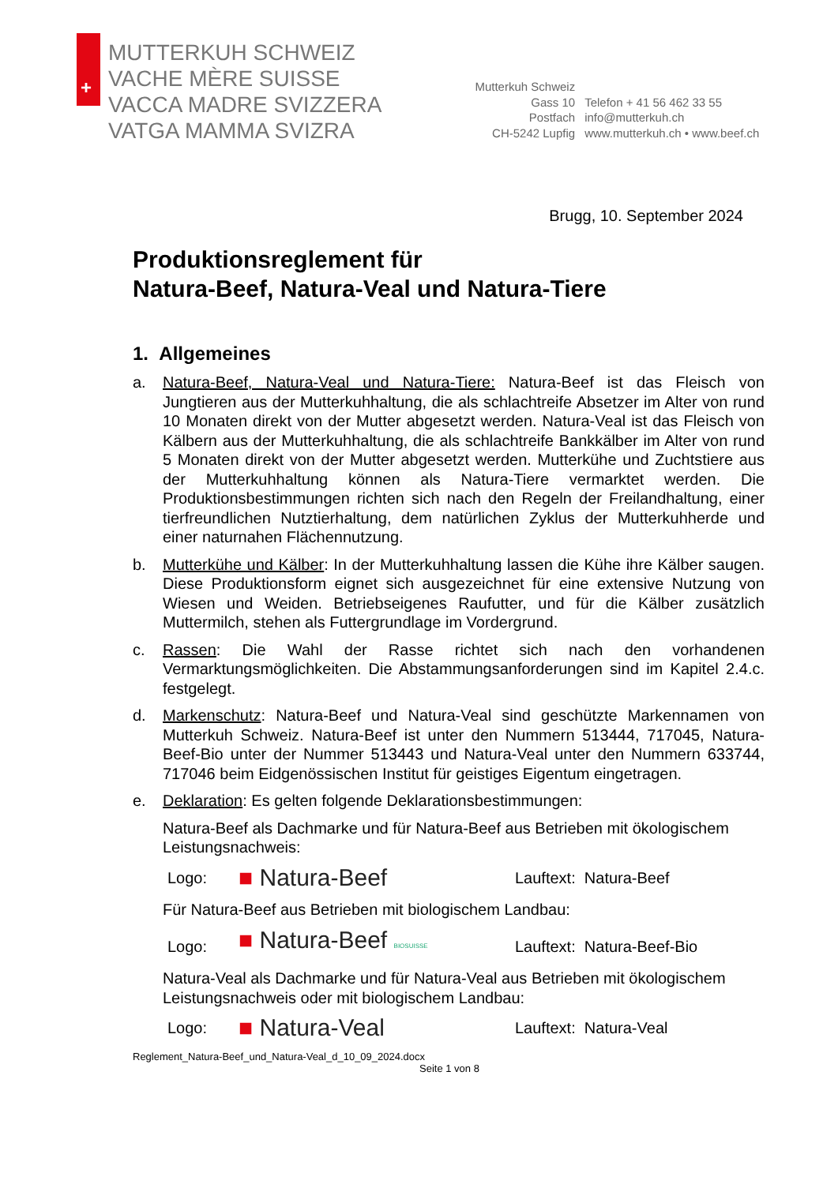+
MUTTERKUH SCHWEIZ
VACHE MÈRE SUISSE
VACCA MADRE SVIZZERA
VATGA MAMMA SVIZRA
Mutterkuh Schweiz
Gass 10
Postfach
CH-5242 Lupfig
Telefon + 41 56 462 33 55
info@mutterkuh.ch
www.mutterkuh.ch • www.beef.ch
Brugg, 10. September 2024
Produktionsreglement für
Natura-Beef, Natura-Veal und Natura-Tiere
1. Allgemeines
a. Natura-Beef, Natura-Veal und Natura-Tiere: Natura-Beef ist das Fleisch von Jungtieren aus der Mutterkuhhaltung, die als schlachtreife Absetzer im Alter von rund 10 Monaten direkt von der Mutter abgesetzt werden. Natura-Veal ist das Fleisch von Kälbern aus der Mutterkuhhaltung, die als schlachtreife Bankkälber im Alter von rund 5 Monaten direkt von der Mutter abgesetzt werden. Mutterkühe und Zuchtstiere aus der Mutterkuhhaltung können als Natura-Tiere vermarktet werden. Die Produktionsbestimmungen richten sich nach den Regeln der Freilandhaltung, einer tierfreundlichen Nutztierhaltung, dem natürlichen Zyklus der Mutterkuhherde und einer naturnahen Flächennutzung.
b. Mutterkühe und Kälber: In der Mutterkuhhaltung lassen die Kühe ihre Kälber saugen. Diese Produktionsform eignet sich ausgezeichnet für eine extensive Nutzung von Wiesen und Weiden. Betriebseigenes Raufutter, und für die Kälber zusätzlich Muttermilch, stehen als Futtergrundlage im Vordergrund.
c. Rassen: Die Wahl der Rasse richtet sich nach den vorhandenen Vermarktungsmöglichkeiten. Die Abstammungsanforderungen sind im Kapitel 2.4.c. festgelegt.
d. Markenschutz: Natura-Beef und Natura-Veal sind geschützte Markennamen von Mutterkuh Schweiz. Natura-Beef ist unter den Nummern 513444, 717045, Natura-Beef-Bio unter der Nummer 513443 und Natura-Veal unter den Nummern 633744, 717046 beim Eidgenössischen Institut für geistiges Eigentum eingetragen.
e. Deklaration: Es gelten folgende Deklarationsbestimmungen:
Natura-Beef als Dachmarke und für Natura-Beef aus Betrieben mit ökologischem Leistungsnachweis:
Logo:
■ Natura-Beef
Lauftext: Natura-Beef
Für Natura-Beef aus Betrieben mit biologischem Landbau:
Logo:
■ Natura-Beef BIOSUISSE
Lauftext: Natura-Beef-Bio
Natura-Veal als Dachmarke und für Natura-Veal aus Betrieben mit ökologischem Leistungsnachweis oder mit biologischem Landbau:
Logo:
■ Natura-Veal
Lauftext: Natura-Veal
Reglement_Natura-Beef_und_Natura-Veal_d_10_09_2024.docx
Seite 1 von 8